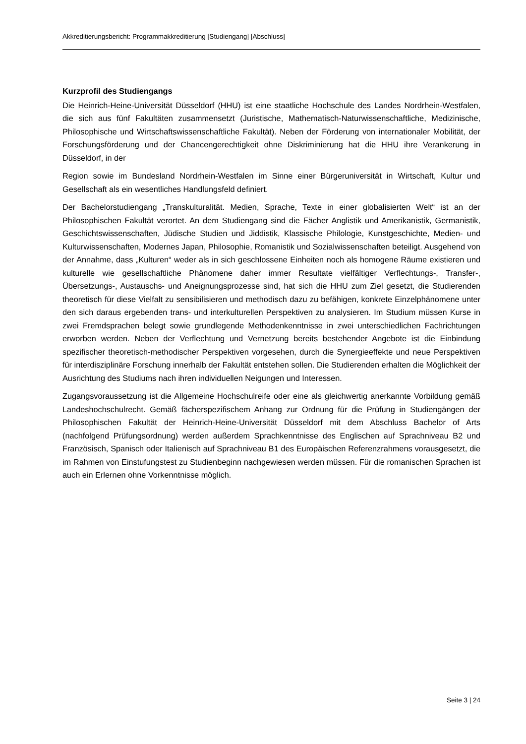Akkreditierungsbericht: Programmakkreditierung [Studiengang] [Abschluss]
Kurzprofil des Studiengangs
Die Heinrich-Heine-Universität Düsseldorf (HHU) ist eine staatliche Hochschule des Landes Nordrhein-Westfalen, die sich aus fünf Fakultäten zusammensetzt (Juristische, Mathematisch-Naturwissenschaftliche, Medizinische, Philosophische und Wirtschaftswissenschaftliche Fakultät). Neben der Förderung von internationaler Mobilität, der Forschungsförderung und der Chancengerechtigkeit ohne Diskriminierung hat die HHU ihre Verankerung in Düsseldorf, in der
Region sowie im Bundesland Nordrhein-Westfalen im Sinne einer Bürgeruniversität in Wirtschaft, Kultur und Gesellschaft als ein wesentliches Handlungsfeld definiert.
Der Bachelorstudiengang „Transkulturalität. Medien, Sprache, Texte in einer globalisierten Welt“ ist an der Philosophischen Fakultät verortet. An dem Studiengang sind die Fächer Anglistik und Amerikanistik, Germanistik, Geschichtswissenschaften, Jüdische Studien und Jiddistik, Klassische Philologie, Kunstgeschichte, Medien- und Kulturwissenschaften, Modernes Japan, Philosophie, Romanistik und Sozialwissenschaften beteiligt. Ausgehend von der Annahme, dass „Kulturen“ weder als in sich geschlossene Einheiten noch als homogene Räume existieren und kulturelle wie gesellschaftliche Phänomene daher immer Resultate vielfältiger Verflechtungs-, Transfer-, Übersetzungs-, Austauschs- und Aneignungsprozesse sind, hat sich die HHU zum Ziel gesetzt, die Studierenden theoretisch für diese Vielfalt zu sensibilisieren und methodisch dazu zu befähigen, konkrete Einzelphänomene unter den sich daraus ergebenden trans- und interkulturellen Perspektiven zu analysieren. Im Studium müssen Kurse in zwei Fremdsprachen belegt sowie grundlegende Methodenkenntnisse in zwei unterschiedlichen Fachrichtungen erworben werden. Neben der Verflechtung und Vernetzung bereits bestehender Angebote ist die Einbindung spezifischer theoretisch-methodischer Perspektiven vorgesehen, durch die Synergieeffekte und neue Perspektiven für interdisziplinäre Forschung innerhalb der Fakultät entstehen sollen. Die Studierenden erhalten die Möglichkeit der Ausrichtung des Studiums nach ihren individuellen Neigungen und Interessen.
Zugangsvoraussetzung ist die Allgemeine Hochschulreife oder eine als gleichwertig anerkannte Vorbildung gemäß Landeshochschulrecht. Gemäß fächerspezifischem Anhang zur Ordnung für die Prüfung in Studiengängen der Philosophischen Fakultät der Heinrich-Heine-Universität Düsseldorf mit dem Abschluss Bachelor of Arts (nachfolgend Prüfungsordnung) werden außerdem Sprachkenntnisse des Englischen auf Sprachniveau B2 und Französisch, Spanisch oder Italienisch auf Sprachniveau B1 des Europäischen Referenzrahmens vorausgesetzt, die im Rahmen von Einstufungstest zu Studienbeginn nachgewiesen werden müssen. Für die romanischen Sprachen ist auch ein Erlernen ohne Vorkenntnisse möglich.
Seite 3 | 24